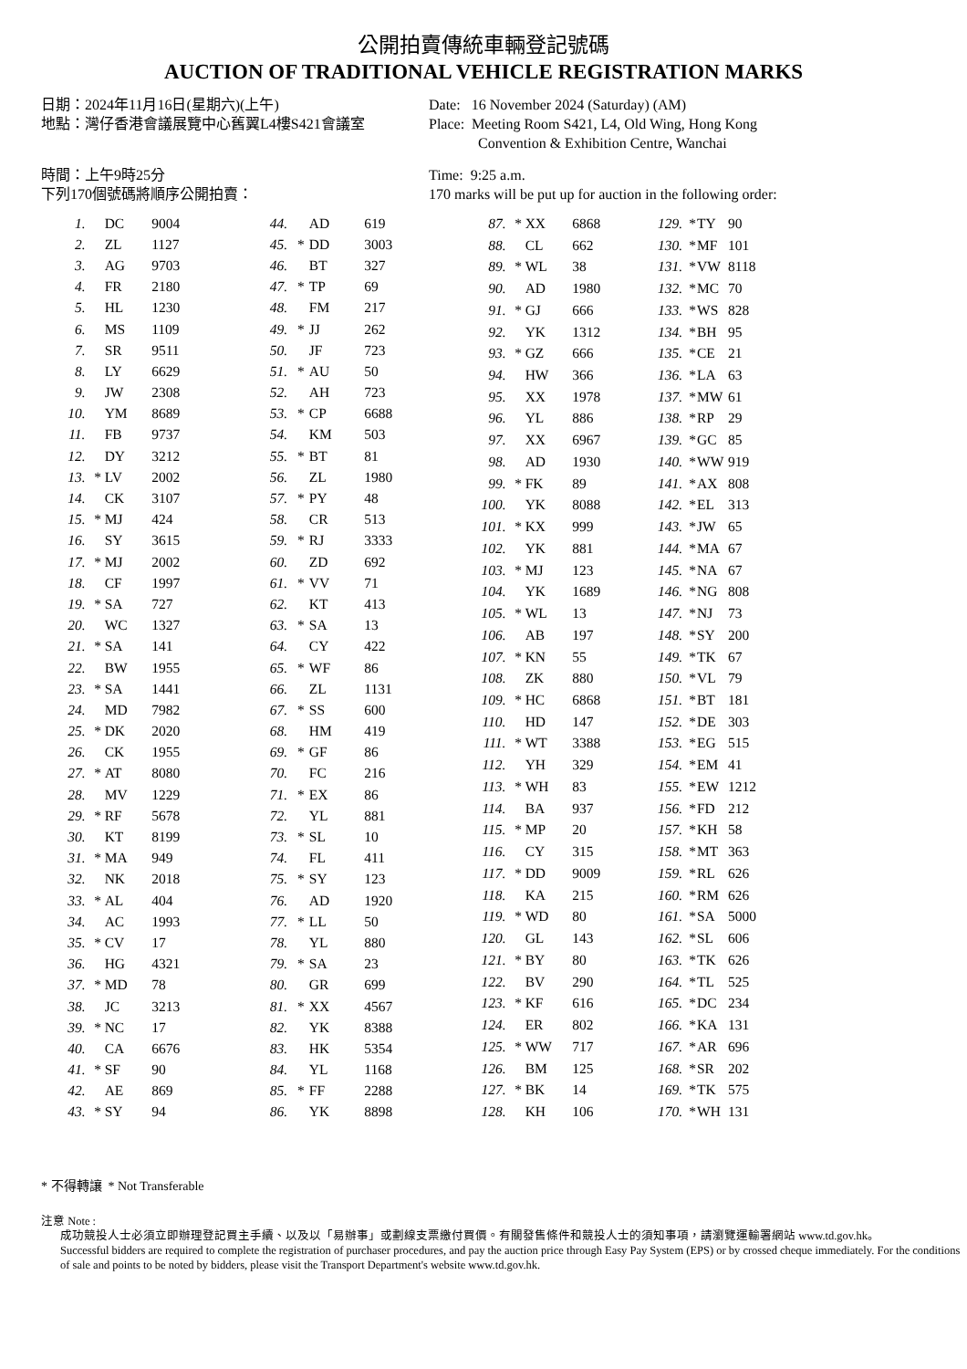公開拍賣傳統車輛登記號碼
AUCTION OF TRADITIONAL VEHICLE REGISTRATION MARKS
日期：2024年11月16日(星期六)(上午)
地點：灣仔香港會議展覽中心舊翼L4樓S421會議室
時間：上午9時25分
下列170個號碼將順序公開拍賣：
Date: 16 November 2024 (Saturday) (AM)
Place: Meeting Room S421, L4, Old Wing, Hong Kong
Convention & Exhibition Centre, Wanchai
Time: 9:25 a.m.
170 marks will be put up for auction in the following order:
| 1. | | DC | 9004 |
| 2. | | ZL | 1127 |
| 3. | | AG | 9703 |
| 4. | | FR | 2180 |
| 5. | | HL | 1230 |
| 6. | | MS | 1109 |
| 7. | | SR | 9511 |
| 8. | | LY | 6629 |
| 9. | | JW | 2308 |
| 10. | | YM | 8689 |
| 11. | | FB | 9737 |
| 12. | | DY | 3212 |
| 13. | * | LV | 2002 |
| 14. | | CK | 3107 |
| 15. | * | MJ | 424 |
| 16. | | SY | 3615 |
| 17. | * | MJ | 2002 |
| 18. | | CF | 1997 |
| 19. | * | SA | 727 |
| 20. | | WC | 1327 |
| 21. | * | SA | 141 |
| 22. | | BW | 1955 |
| 23. | * | SA | 1441 |
| 24. | | MD | 7982 |
| 25. | * | DK | 2020 |
| 26. | | CK | 1955 |
| 27. | * | AT | 8080 |
| 28. | | MV | 1229 |
| 29. | * | RF | 5678 |
| 30. | | KT | 8199 |
| 31. | * | MA | 949 |
| 32. | | NK | 2018 |
| 33. | * | AL | 404 |
| 34. | | AC | 1993 |
| 35. | * | CV | 17 |
| 36. | | HG | 4321 |
| 37. | * | MD | 78 |
| 38. | | JC | 3213 |
| 39. | * | NC | 17 |
| 40. | | CA | 6676 |
| 41. | * | SF | 90 |
| 42. | | AE | 869 |
| 43. | * | SY | 94 |
| 44. | | AD | 619 |
| 45. | * | DD | 3003 |
| 46. | | BT | 327 |
| 47. | * | TP | 69 |
| 48. | | FM | 217 |
| 49. | * | JJ | 262 |
| 50. | | JF | 723 |
| 51. | * | AU | 50 |
| 52. | | AH | 723 |
| 53. | * | CP | 6688 |
| 54. | | KM | 503 |
| 55. | * | BT | 81 |
| 56. | | ZL | 1980 |
| 57. | * | PY | 48 |
| 58. | | CR | 513 |
| 59. | * | RJ | 3333 |
| 60. | | ZD | 692 |
| 61. | * | VV | 71 |
| 62. | | KT | 413 |
| 63. | * | SA | 13 |
| 64. | | CY | 422 |
| 65. | * | WF | 86 |
| 66. | | ZL | 1131 |
| 67. | * | SS | 600 |
| 68. | | HM | 419 |
| 69. | * | GF | 86 |
| 70. | | FC | 216 |
| 71. | * | EX | 86 |
| 72. | | YL | 881 |
| 73. | * | SL | 10 |
| 74. | | FL | 411 |
| 75. | * | SY | 123 |
| 76. | | AD | 1920 |
| 77. | * | LL | 50 |
| 78. | | YL | 880 |
| 79. | * | SA | 23 |
| 80. | | GR | 699 |
| 81. | * | XX | 4567 |
| 82. | | YK | 8388 |
| 83. | | HK | 5354 |
| 84. | | YL | 1168 |
| 85. | * | FF | 2288 |
| 86. | | YK | 8898 |
| 87. | * | XX | 6868 |
| 88. | | CL | 662 |
| 89. | * | WL | 38 |
| 90. | | AD | 1980 |
| 91. | * | GJ | 666 |
| 92. | | YK | 1312 |
| 93. | * | GZ | 666 |
| 94. | | HW | 366 |
| 95. | | XX | 1978 |
| 96. | | YL | 886 |
| 97. | | XX | 6967 |
| 98. | | AD | 1930 |
| 99. | * | FK | 89 |
| 100. | | YK | 8088 |
| 101. | * | KX | 999 |
| 102. | | YK | 881 |
| 103. | * | MJ | 123 |
| 104. | | YK | 1689 |
| 105. | * | WL | 13 |
| 106. | | AB | 197 |
| 107. | * | KN | 55 |
| 108. | | ZK | 880 |
| 109. | * | HC | 6868 |
| 110. | | HD | 147 |
| 111. | * | WT | 3388 |
| 112. | | YH | 329 |
| 113. | * | WH | 83 |
| 114. | | BA | 937 |
| 115. | * | MP | 20 |
| 116. | | CY | 315 |
| 117. | * | DD | 9009 |
| 118. | | KA | 215 |
| 119. | * | WD | 80 |
| 120. | | GL | 143 |
| 121. | * | BY | 80 |
| 122. | | BV | 290 |
| 123. | * | KF | 616 |
| 124. | | ER | 802 |
| 125. | * | WW | 717 |
| 126. | | BM | 125 |
| 127. | * | BK | 14 |
| 128. | | KH | 106 |
| 129. | * | TY | 90 |
| 130. | * | MF | 101 |
| 131. | * | VW | 8118 |
| 132. | * | MC | 70 |
| 133. | * | WS | 828 |
| 134. | * | BH | 95 |
| 135. | * | CE | 21 |
| 136. | * | LA | 63 |
| 137. | * | MW | 61 |
| 138. | * | RP | 29 |
| 139. | * | GC | 85 |
| 140. | * | WW | 919 |
| 141. | * | AX | 808 |
| 142. | * | EL | 313 |
| 143. | * | JW | 65 |
| 144. | * | MA | 67 |
| 145. | * | NA | 67 |
| 146. | * | NG | 808 |
| 147. | * | NJ | 73 |
| 148. | * | SY | 200 |
| 149. | * | TK | 67 |
| 150. | * | VL | 79 |
| 151. | * | BT | 181 |
| 152. | * | DE | 303 |
| 153. | * | EG | 515 |
| 154. | * | EM | 41 |
| 155. | * | EW | 1212 |
| 156. | * | FD | 212 |
| 157. | * | KH | 58 |
| 158. | * | MT | 363 |
| 159. | * | RL | 626 |
| 160. | * | RM | 626 |
| 161. | * | SA | 5000 |
| 162. | * | SL | 606 |
| 163. | * | TK | 626 |
| 164. | * | TL | 525 |
| 165. | * | DC | 234 |
| 166. | * | KA | 131 |
| 167. | * | AR | 696 |
| 168. | * | SR | 202 |
| 169. | * | TK | 575 |
| 170. | * | WH | 131 |
* 不得轉讓 * Not Transferable
注意 Note :
成功競投人士必須立即辦理登記買主手續、以及以「易辦事」或劃線支票繳付買價。有關發售條件和競投人士的須知事項，請瀏覽運輸署網站 www.td.gov.hk。
Successful bidders are required to complete the registration of purchaser procedures, and pay the auction price through Easy Pay System (EPS) or by crossed cheque immediately. For the conditions of sale and points to be noted by bidders, please visit the Transport Department's website www.td.gov.hk.